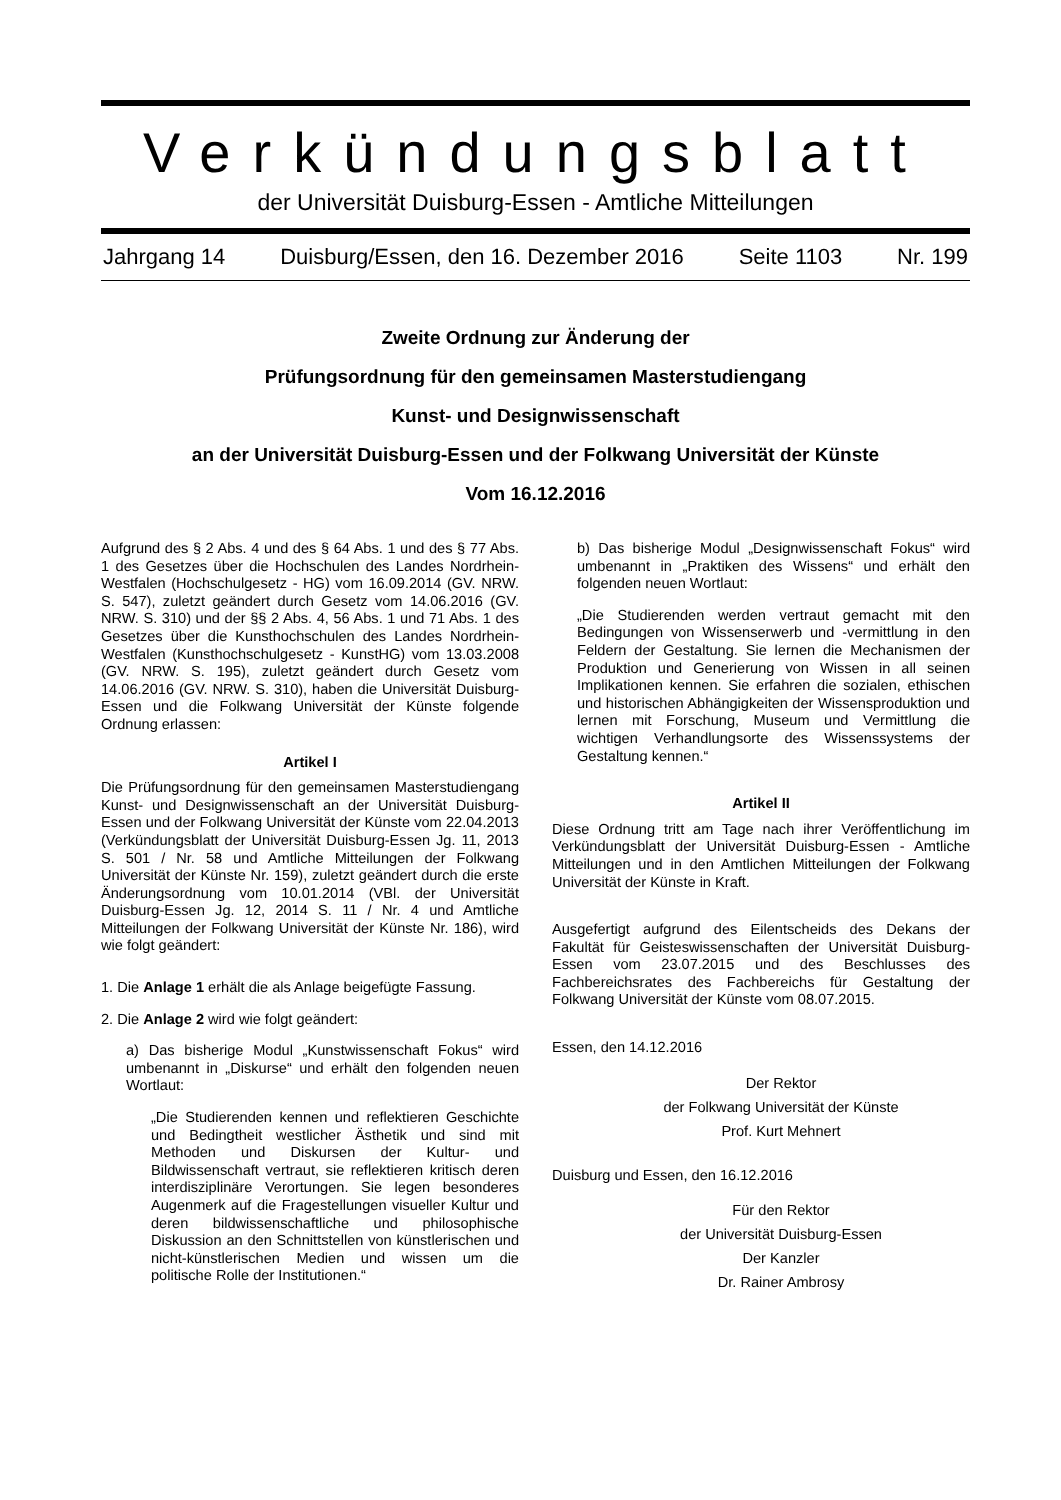Verkündungsblatt
der Universität Duisburg-Essen - Amtliche Mitteilungen
Jahrgang 14 Duisburg/Essen, den 16. Dezember 2016 Seite 1103 Nr. 199
Zweite Ordnung zur Änderung der
Prüfungsordnung für den gemeinsamen Masterstudiengang
Kunst- und Designwissenschaft
an der Universität Duisburg-Essen und der Folkwang Universität der Künste
Vom 16.12.2016
Aufgrund des § 2 Abs. 4 und des § 64 Abs. 1 und des § 77 Abs. 1 des Gesetzes über die Hochschulen des Landes Nordrhein-Westfalen (Hochschulgesetz - HG) vom 16.09.2014 (GV. NRW. S. 547), zuletzt geändert durch Gesetz vom 14.06.2016 (GV. NRW. S. 310) und der §§ 2 Abs. 4, 56 Abs. 1 und 71 Abs. 1 des Gesetzes über die Kunsthochschulen des Landes Nordrhein-Westfalen (Kunsthochschulgesetz - KunstHG) vom 13.03.2008 (GV. NRW. S. 195), zuletzt geändert durch Gesetz vom 14.06.2016 (GV. NRW. S. 310), haben die Universität Duisburg-Essen und die Folkwang Universität der Künste folgende Ordnung erlassen:
Artikel I
Die Prüfungsordnung für den gemeinsamen Masterstudiengang Kunst- und Designwissenschaft an der Universität Duisburg-Essen und der Folkwang Universität der Künste vom 22.04.2013 (Verkündungsblatt der Universität Duisburg-Essen Jg. 11, 2013 S. 501 / Nr. 58 und Amtliche Mitteilungen der Folkwang Universität der Künste Nr. 159), zuletzt geändert durch die erste Änderungsordnung vom 10.01.2014 (VBl. der Universität Duisburg-Essen Jg. 12, 2014 S. 11 / Nr. 4 und Amtliche Mitteilungen der Folkwang Universität der Künste Nr. 186), wird wie folgt geändert:
1. Die Anlage 1 erhält die als Anlage beigefügte Fassung.
2. Die Anlage 2 wird wie folgt geändert:
a) Das bisherige Modul „Kunstwissenschaft Fokus“ wird umbenannt in „Diskurse“ und erhält den folgenden neuen Wortlaut:
„Die Studierenden kennen und reflektieren Geschichte und Bedingtheit westlicher Ästhetik und sind mit Methoden und Diskursen der Kultur- und Bildwissenschaft vertraut, sie reflektieren kritisch deren interdisziplinäre Verortungen. Sie legen besonderes Augenmerk auf die Fragestellungen visueller Kultur und deren bildwissenschaftliche und philosophische Diskussion an den Schnittstellen von künstlerischen und nicht-künstlerischen Medien und wissen um die politische Rolle der Institutionen.“
b) Das bisherige Modul „Designwissenschaft Fokus“ wird umbenannt in „Praktiken des Wissens“ und erhält den folgenden neuen Wortlaut:
„Die Studierenden werden vertraut gemacht mit den Bedingungen von Wissenserwerb und -vermittlung in den Feldern der Gestaltung. Sie lernen die Mechanismen der Produktion und Generierung von Wissen in all seinen Implikationen kennen. Sie erfahren die sozialen, ethischen und historischen Abhängigkeiten der Wissensproduktion und lernen mit Forschung, Museum und Vermittlung die wichtigen Verhandlungsorte des Wissenssystems der Gestaltung kennen.“
Artikel II
Diese Ordnung tritt am Tage nach ihrer Veröffentlichung im Verkündungsblatt der Universität Duisburg-Essen - Amtliche Mitteilungen und in den Amtlichen Mitteilungen der Folkwang Universität der Künste in Kraft.
Ausgefertigt aufgrund des Eilentscheids des Dekans der Fakultät für Geisteswissenschaften der Universität Duisburg-Essen vom 23.07.2015 und des Beschlusses des Fachbereichsrates des Fachbereichs für Gestaltung der Folkwang Universität der Künste vom 08.07.2015.
Essen, den 14.12.2016
Der Rektor
der Folkwang Universität der Künste
Prof. Kurt Mehnert
Duisburg und Essen, den 16.12.2016
Für den Rektor
der Universität Duisburg-Essen
Der Kanzler
Dr. Rainer Ambrosy